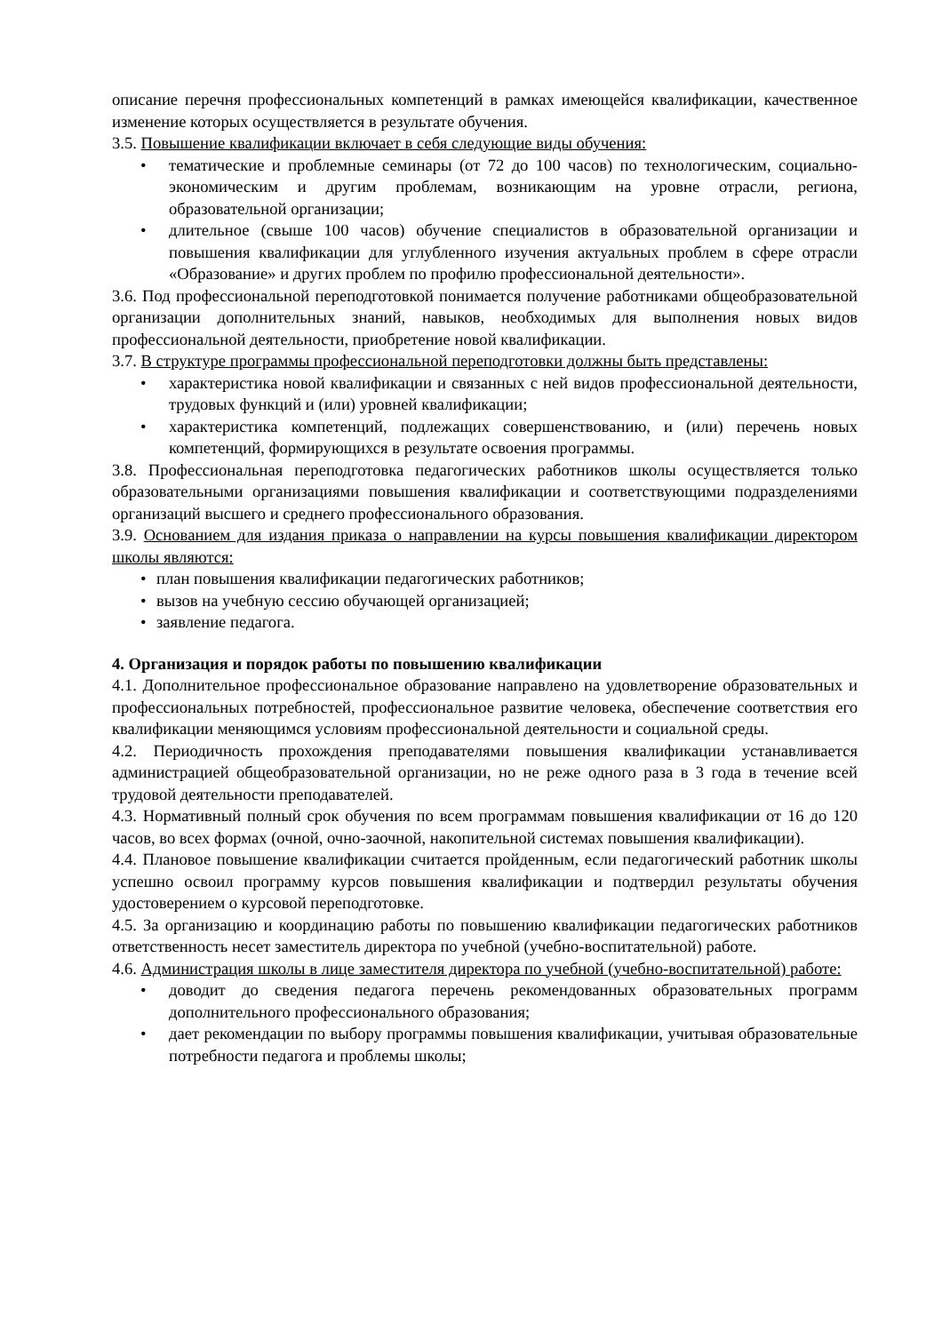описание перечня профессиональных компетенций в рамках имеющейся квалификации, качественное изменение которых осуществляется в результате обучения.
3.5. Повышение квалификации включает в себя следующие виды обучения:
• тематические и проблемные семинары (от 72 до 100 часов) по технологическим, социально-экономическим и другим проблемам, возникающим на уровне отрасли, региона, образовательной организации;
• длительное (свыше 100 часов) обучение специалистов в образовательной организации и повышения квалификации для углубленного изучения актуальных проблем в сфере отрасли «Образование» и других проблем по профилю профессиональной деятельности».
3.6. Под профессиональной переподготовкой понимается получение работниками общеобразовательной организации дополнительных знаний, навыков, необходимых для выполнения новых видов профессиональной деятельности, приобретение новой квалификации.
3.7. В структуре программы профессиональной переподготовки должны быть представлены:
• характеристика новой квалификации и связанных с ней видов профессиональной деятельности, трудовых функций и (или) уровней квалификации;
• характеристика компетенций, подлежащих совершенствованию, и (или) перечень новых компетенций, формирующихся в результате освоения программы.
3.8. Профессиональная переподготовка педагогических работников школы осуществляется только образовательными организациями повышения квалификации и соответствующими подразделениями организаций высшего и среднего профессионального образования.
3.9. Основанием для издания приказа о направлении на курсы повышения квалификации директором школы являются:
• план повышения квалификации педагогических работников;
• вызов на учебную сессию обучающей организацией;
• заявление педагога.
4. Организация и порядок работы по повышению квалификации
4.1. Дополнительное профессиональное образование направлено на удовлетворение образовательных и профессиональных потребностей, профессиональное развитие человека, обеспечение соответствия его квалификации меняющимся условиям профессиональной деятельности и социальной среды.
4.2. Периодичность прохождения преподавателями повышения квалификации устанавливается администрацией общеобразовательной организации, но не реже одного раза в 3 года в течение всей трудовой деятельности преподавателей.
4.3. Нормативный полный срок обучения по всем программам повышения квалификации от 16 до 120 часов, во всех формах (очной, очно-заочной, накопительной системах повышения квалификации).
4.4. Плановое повышение квалификации считается пройденным, если педагогический работник школы успешно освоил программу курсов повышения квалификации и подтвердил результаты обучения удостоверением о курсовой переподготовке.
4.5. За организацию и координацию работы по повышению квалификации педагогических работников ответственность несет заместитель директора по учебной (учебно-воспитательной) работе.
4.6. Администрация школы в лице заместителя директора по учебной (учебно-воспитательной) работе:
• доводит до сведения педагога перечень рекомендованных образовательных программ дополнительного профессионального образования;
• дает рекомендации по выбору программы повышения квалификации, учитывая образовательные потребности педагога и проблемы школы;